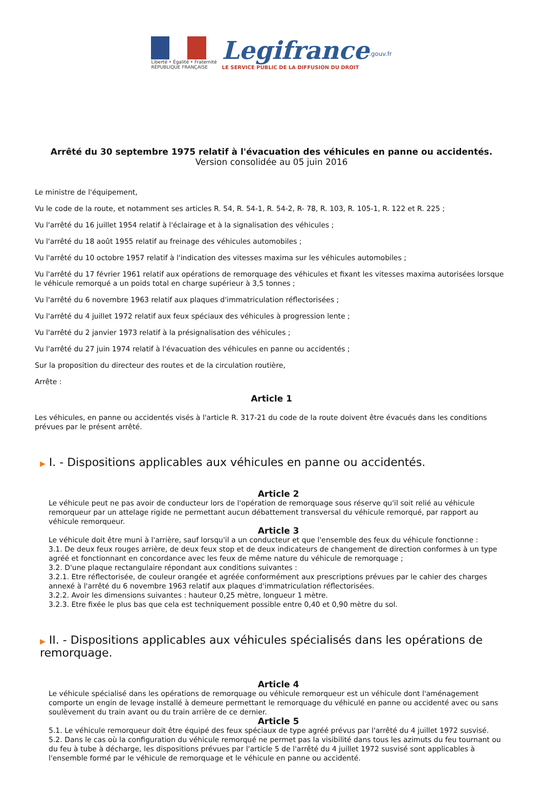Liberté • Égalité • Fraternité
RÉPUBLIQUE FRANÇAISE
Legifrance<sup>.gouv.fr</sup>
LE SERVICE PUBLIC DE LA DIFFUSION DU DROIT
Arrêté du 30 septembre 1975 relatif à l'évacuation des véhicules en panne ou accidentés.
Version consolidée au 05 juin 2016
Le ministre de l'équipement,
Vu le code de la route, et notamment ses articles R. 54, R. 54-1, R. 54-2, R- 78, R. 103, R. 105-1, R. 122 et R. 225 ;
Vu l'arrêté du 16 juillet 1954 relatif à l'éclairage et à la signalisation des véhicules ;
Vu l'arrêté du 18 août 1955 relatif au freinage des véhicules automobiles ;
Vu l'arrêté du 10 octobre 1957 relatif à l'indication des vitesses maxima sur les véhicules automobiles ;
Vu l'arrêté du 17 février 1961 relatif aux opérations de remorquage des véhicules et fixant les vitesses maxima autorisées lorsque le véhicule remorqué a un poids total en charge supérieur à 3,5 tonnes ;
Vu l'arrêté du 6 novembre 1963 relatif aux plaques d'immatriculation réflectorisées ;
Vu l'arrêté du 4 juillet 1972 relatif aux feux spéciaux des véhicules à progression lente ;
Vu l'arrêté du 2 janvier 1973 relatif à la présignalisation des véhicules ;
Vu l'arrêté du 27 juin 1974 relatif à l'évacuation des véhicules en panne ou accidentés ;
Sur la proposition du directeur des routes et de la circulation routière,
Arrête :
Article 1
Les véhicules, en panne ou accidentés visés à l'article R. 317-21 du code de la route doivent être évacués dans les conditions prévues par le présent arrêté.
▶ I. - Dispositions applicables aux véhicules en panne ou accidentés.
Article 2
Le véhicule peut ne pas avoir de conducteur lors de l'opération de remorquage sous réserve qu'il soit relié au véhicule remorqueur par un attelage rigide ne permettant aucun débattement transversal du véhicule remorqué, par rapport au véhicule remorqueur.
Article 3
Le véhicule doit être muni à l'arrière, sauf lorsqu'il a un conducteur et que l'ensemble des feux du véhicule fonctionne :
3.1. De deux feux rouges arrière, de deux feux stop et de deux indicateurs de changement de direction conformes à un type agréé et fonctionnant en concordance avec les feux de même nature du véhicule de remorquage ;
3.2. D'une plaque rectangulaire répondant aux conditions suivantes :
3.2.1. Etre réflectorisée, de couleur orangée et agréée conformément aux prescriptions prévues par le cahier des charges annexé à l'arrêté du 6 novembre 1963 relatif aux plaques d'immatriculation réflectorisées.
3.2.2. Avoir les dimensions suivantes : hauteur 0,25 mètre, longueur 1 mètre.
3.2.3. Etre fixée le plus bas que cela est techniquement possible entre 0,40 et 0,90 mètre du sol.
▶ II. - Dispositions applicables aux véhicules spécialisés dans les opérations de remorquage.
Article 4
Le véhicule spécialisé dans les opérations de remorquage ou véhicule remorqueur est un véhicule dont l'aménagement comporte un engin de levage installé à demeure permettant le remorquage du véhiculé en panne ou accidenté avec ou sans soulèvement du train avant ou du train arrière de ce dernier.
Article 5
5.1. Le véhicule remorqueur doit être équipé des feux spéciaux de type agréé prévus par l'arrêté du 4 juillet 1972 susvisé.
5.2. Dans le cas où la configuration du véhicule remorqué ne permet pas la visibilité dans tous les azimuts du feu tournant ou du feu à tube à décharge, les dispositions prévues par l'article 5 de l'arrêté du 4 juillet 1972 susvisé sont applicables à l'ensemble formé par le véhicule de remorquage et le véhicule en panne ou accidenté.